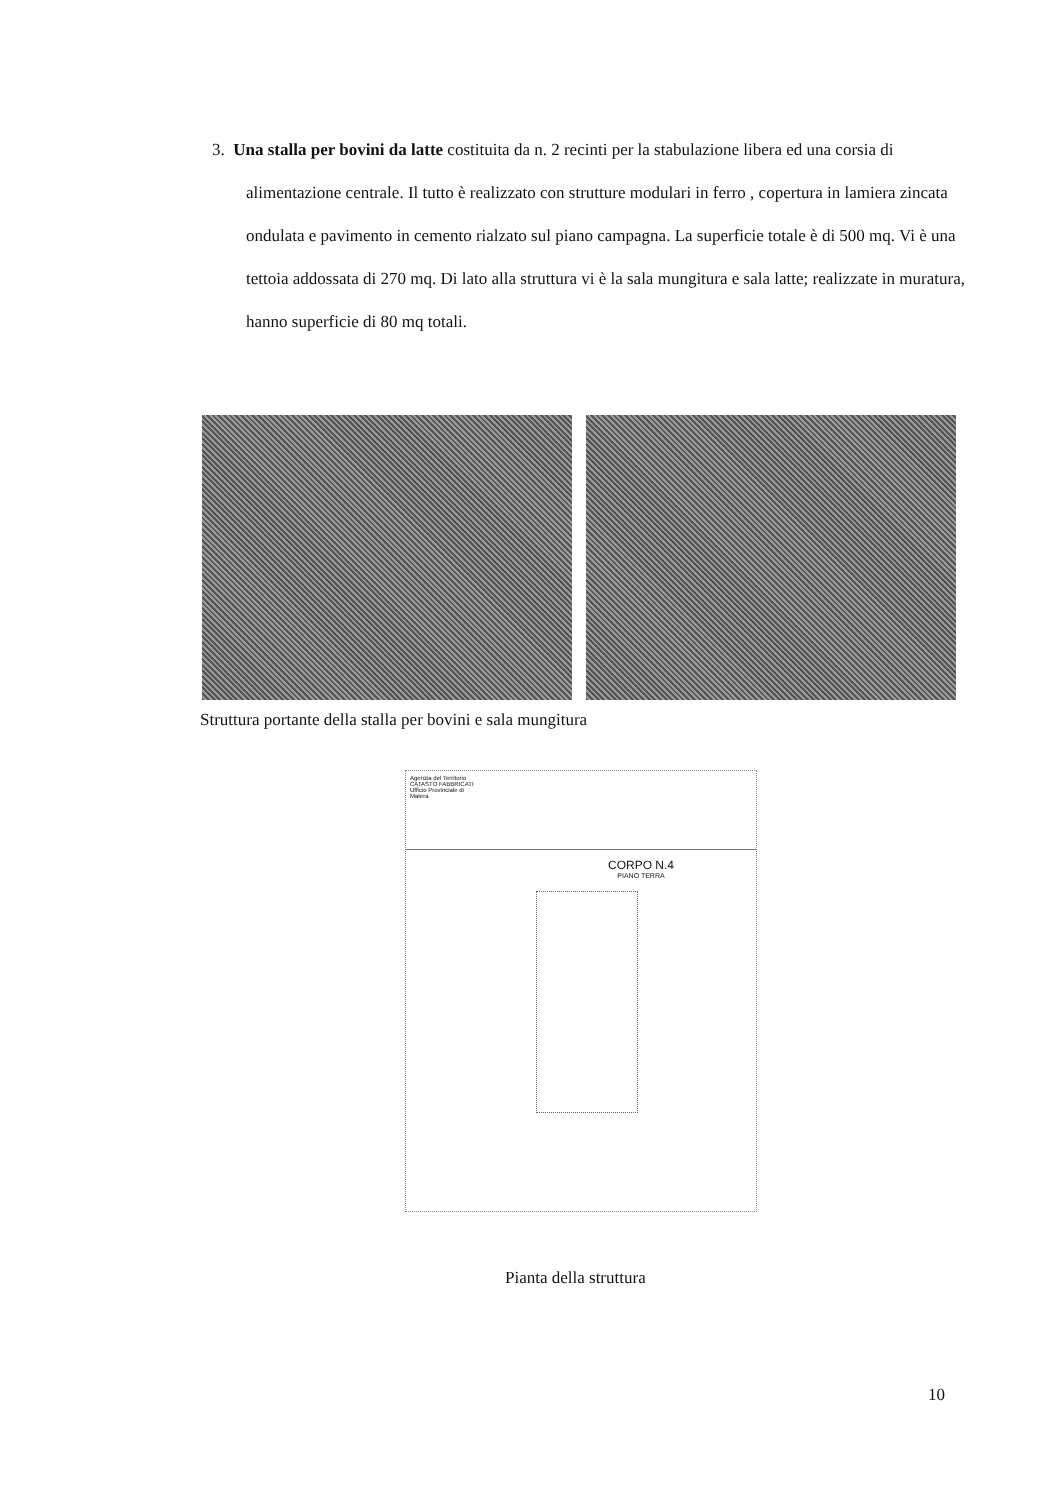3. Una stalla per bovini da latte costituita da n. 2 recinti per la stabulazione libera ed una corsia di alimentazione centrale. Il tutto è realizzato con strutture modulari in ferro , copertura in lamiera zincata ondulata e pavimento in cemento rialzato sul piano campagna. La superficie totale è di 500 mq. Vi è una tettoia addossata di 270 mq. Di lato alla struttura vi è la sala mungitura e sala latte; realizzate in muratura, hanno superficie di 80 mq totali.
Struttura portante della stalla per bovini e sala mungitura
Agenzia del Territorio
CATASTO FABBRICATI
Ufficio Provinciale di
Matera
CORPO N.4
PIANO TERRA
Pianta della struttura
10